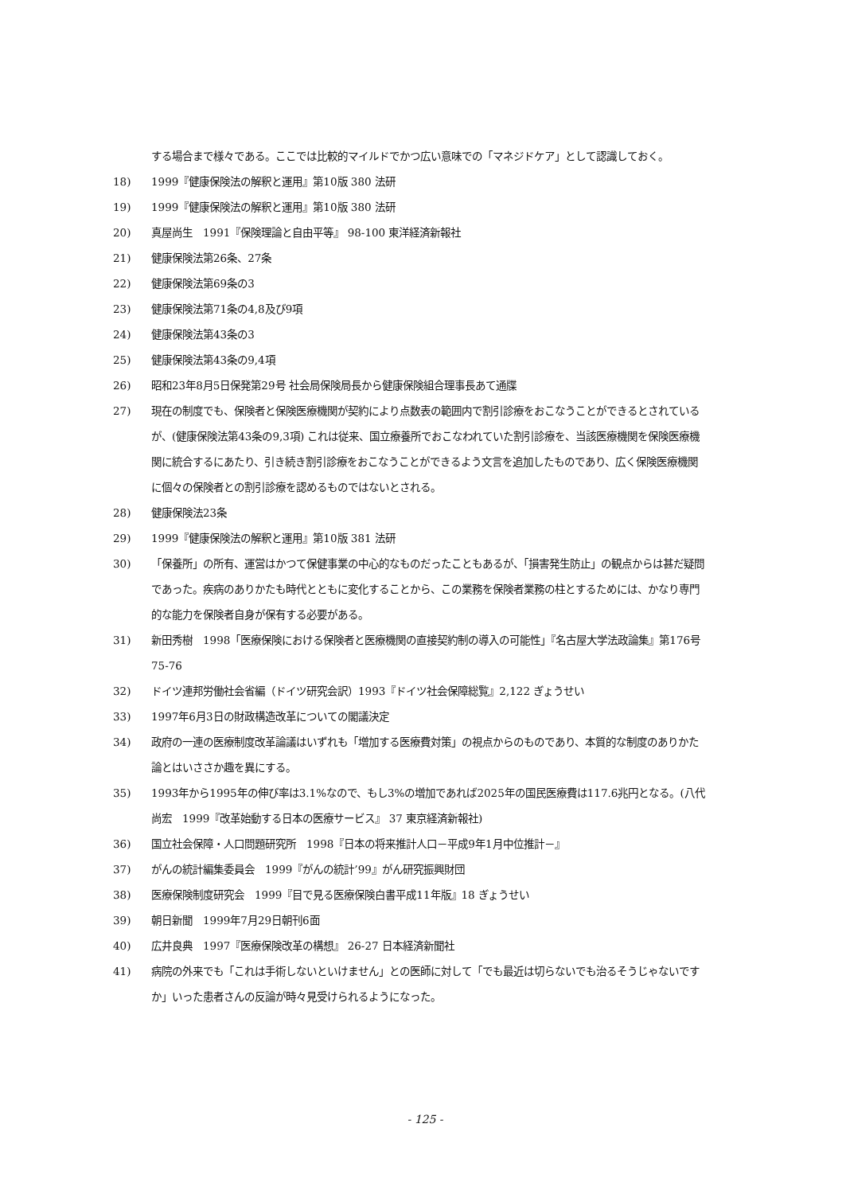する場合まで様々である。ここでは比較的マイルドでかつ広い意味での「マネジドケア」として認識しておく。
18) 1999『健康保険法の解釈と運用』第10版 380 法研
19) 1999『健康保険法の解釈と運用』第10版 380 法研
20) 真屋尚生　1991『保険理論と自由平等』 98-100 東洋経済新報社
21) 健康保険法第26条、27条
22) 健康保険法第69条の3
23) 健康保険法第71条の4,8及び9項
24) 健康保険法第43条の3
25) 健康保険法第43条の9,4項
26) 昭和23年8月5日保発第29号 社会局保険局長から健康保険組合理事長あて通牒
27) 現在の制度でも、保険者と保険医療機関が契約により点数表の範囲内で割引診療をおこなうことができるとされているが、(健康保険法第43条の9,3項) これは従来、国立療養所でおこなわれていた割引診療を、当該医療機関を保険医療機関に統合するにあたり、引き続き割引診療をおこなうことができるよう文言を追加したものであり、広く保険医療機関に個々の保険者との割引診療を認めるものではないとされる。
28) 健康保険法23条
29) 1999『健康保険法の解釈と運用』第10版 381 法研
30) 「保養所」の所有、運営はかつて保健事業の中心的なものだったこともあるが、「損害発生防止」の観点からは甚だ疑問であった。疾病のありかたも時代とともに変化することから、この業務を保険者業務の柱とするためには、かなり専門的な能力を保険者自身が保有する必要がある。
31) 新田秀樹　1998「医療保険における保険者と医療機関の直接契約制の導入の可能性」『名古屋大学法政論集』第176号 75-76
32) ドイツ連邦労働社会省編（ドイツ研究会訳）1993『ドイツ社会保障総覧』2,122 ぎょうせい
33) 1997年6月3日の財政構造改革についての閣議決定
34) 政府の一連の医療制度改革論議はいずれも「増加する医療費対策」の視点からのものであり、本質的な制度のありかた論とはいささか趣を異にする。
35) 1993年から1995年の伸び率は3.1%なので、もし3%の増加であれば2025年の国民医療費は117.6兆円となる。(八代尚宏　1999『改革始動する日本の医療サービス』 37 東京経済新報社)
36) 国立社会保障・人口問題研究所　1998『日本の将来推計人口－平成9年1月中位推計－』
37) がんの統計編集委員会　1999『がんの統計’99』がん研究振興財団
38) 医療保険制度研究会　1999『目で見る医療保険白書平成11年版』18 ぎょうせい
39) 朝日新聞　1999年7月29日朝刊6面
40) 広井良典　1997『医療保険改革の構想』 26-27 日本経済新聞社
41) 病院の外来でも「これは手術しないといけません」との医師に対して「でも最近は切らないでも治るそうじゃないですか」いった患者さんの反論が時々見受けられるようになった。
- 125 -